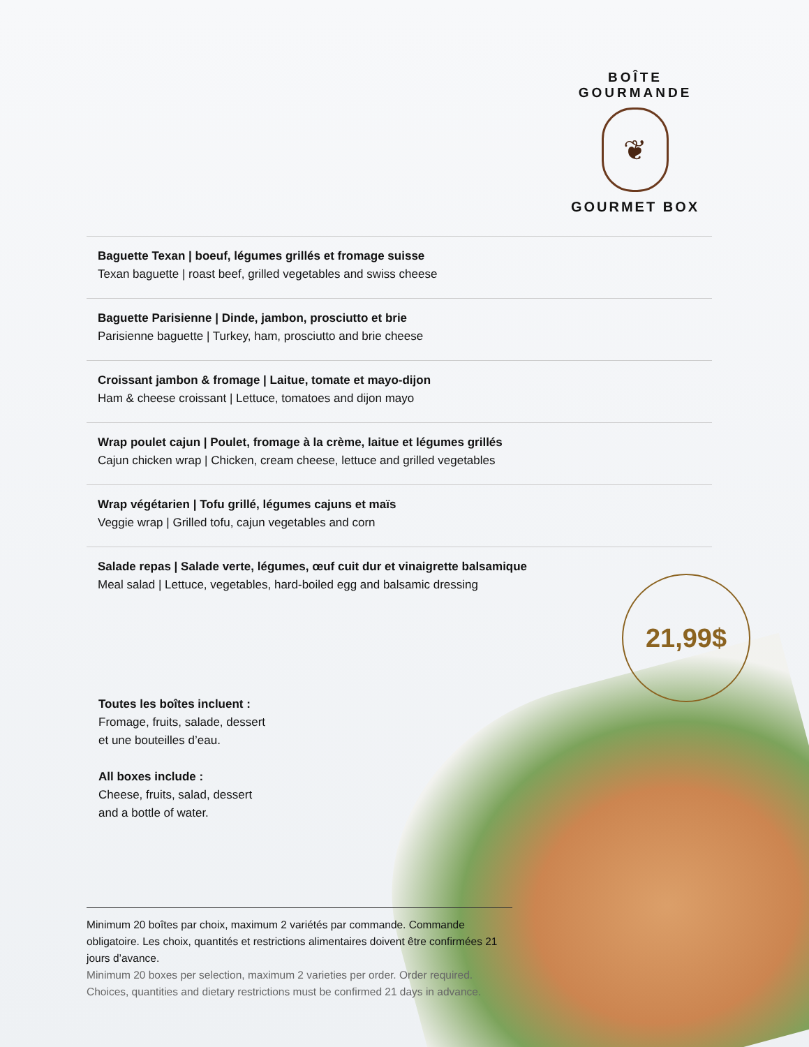BOÎTE GOURMANDE
❦
GOURMET BOX
Baguette Texan | boeuf, légumes grillés et fromage suisse
Texan baguette | roast beef, grilled vegetables and swiss cheese
Baguette Parisienne | Dinde, jambon, prosciutto et brie
Parisienne baguette | Turkey, ham, prosciutto and brie cheese
Croissant jambon & fromage | Laitue, tomate et mayo-dijon
Ham & cheese croissant | Lettuce, tomatoes and dijon mayo
Wrap poulet cajun | Poulet, fromage à la crème, laitue et légumes grillés
Cajun chicken wrap | Chicken, cream cheese, lettuce and grilled vegetables
Wrap végétarien | Tofu grillé, légumes cajuns et maïs
Veggie wrap | Grilled tofu, cajun vegetables and corn
Salade repas | Salade verte, légumes, œuf cuit dur et vinaigrette balsamique
Meal salad | Lettuce, vegetables, hard-boiled egg and balsamic dressing
21,99$
Toutes les boîtes incluent :
Fromage, fruits, salade, dessert
et une bouteilles d’eau.
All boxes include :
Cheese, fruits, salad, dessert
and a bottle of water.
Minimum 20 boîtes par choix, maximum 2 variétés par commande. Commande obligatoire. Les choix, quantités et restrictions alimentaires doivent être confirmées 21 jours d’avance.
Minimum 20 boxes per selection, maximum 2 varieties per order. Order required. Choices, quantities and dietary restrictions must be confirmed 21 days in advance.